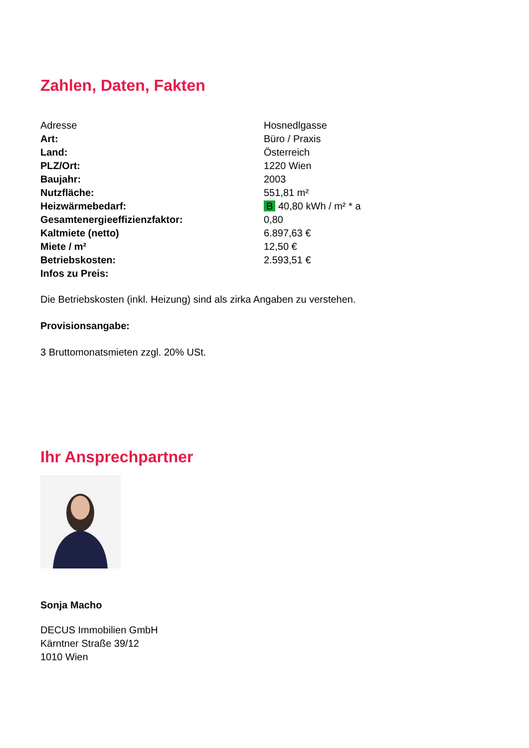Zahlen, Daten, Fakten
| Adresse | Hosnedlgasse |
| Art: | Büro / Praxis |
| Land: | Österreich |
| PLZ/Ort: | 1220 Wien |
| Baujahr: | 2003 |
| Nutzfläche: | 551,81 m² |
| Heizwärmebedarf: | B 40,80 kWh / m² * a |
| Gesamtenergieeffizienzfaktor: | 0,80 |
| Kaltmiete (netto) | 6.897,63 € |
| Miete / m² | 12,50 € |
| Betriebskosten: | 2.593,51 € |
| Infos zu Preis: | |
Die Betriebskosten (inkl. Heizung) sind als zirka Angaben zu verstehen.
Provisionsangabe:
3 Bruttomonatsmieten zzgl. 20% USt.
Ihr Ansprechpartner
Sonja Macho
DECUS Immobilien GmbH
Kärntner Straße 39/12
1010 Wien